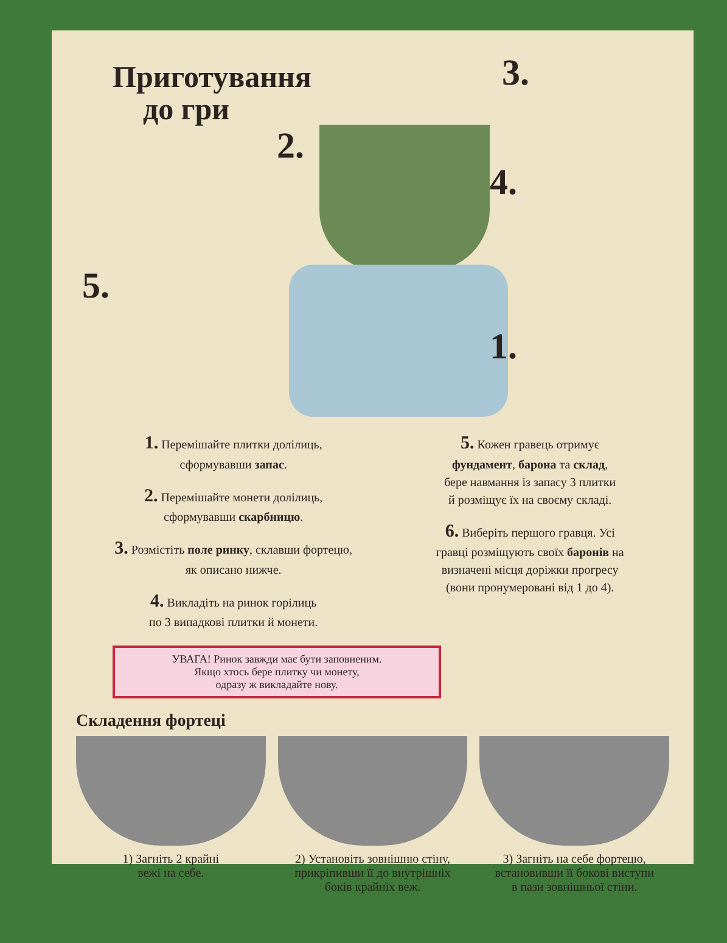Приготування
до гри
2.
3.
4.
5.
1.
1. Перемішайте плитки долілиць,
сформувавши запас.
2. Перемішайте монети долілиць,
сформувавши скарбницю.
3. Розмістіть поле ринку, склавши фортецю,
як описано нижче.
4. Викладіть на ринок горілиць
по 3 випадкові плитки й монети.
5. Кожен гравець отримує
фундамент, барона та склад,
бере навмання із запасу 3 плитки
й розміщує їх на своєму складі.
6. Виберіть першого гравця. Усі
гравці розміщують своїх баронів на
визначені місця доріжки прогресу
(вони пронумеровані від 1 до 4).
УВАГА! Ринок завжди має бути заповненим.
Якщо хтось бере плитку чи монету,
одразу ж викладайте нову.
Складення фортеці
1) Загніть 2 крайні
вежі на себе.
2) Установіть зовнішню стіну,
прикріпивши її до внутрішніх
боків крайніх веж.
3) Загніть на себе фортецю,
встановивши її бокові виступи
в пази зовнішньої стіни.